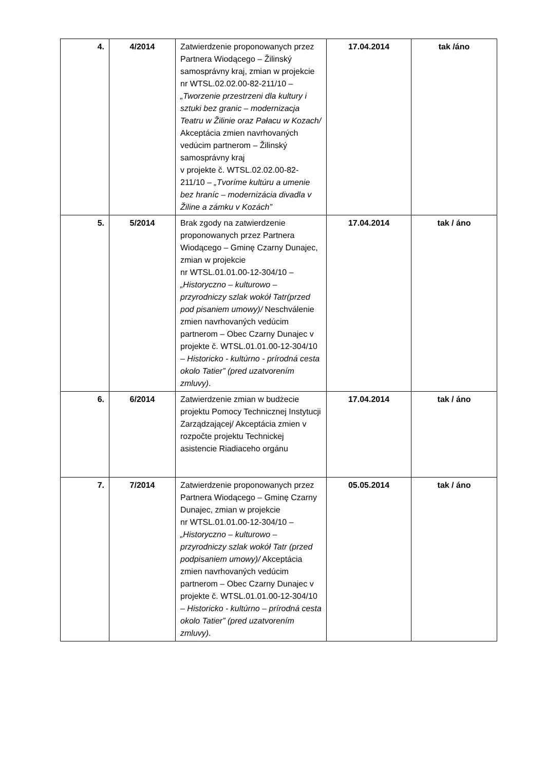| 4. | 4/2014 | Zatwierdzenie proponowanych przez Partnera Wiodącego – Žilinský samosprávny kraj, zmian w projekcie nr WTSL.02.02.00-82-211/10 – „Tworzenie przestrzeni dla kultury i sztuki bez granic – modernizacja Teatru w Žilinie oraz Pałacu w Kozach/ Akceptácia zmien navrhovaných vedúcim partnerom – Žilinský samosprávny kraj v projekte č. WTSL.02.02.00-82-211/10 – „Tvoríme kultúru a umenie bez hraníc – modernizácia divadla v Žiline a zámku v Kozách” | 17.04.2014 | tak /áno |
| 5. | 5/2014 | Brak zgody na zatwierdzenie proponowanych przez Partnera Wiodącego – Gminę Czarny Dunajec, zmian w projekcie nr WTSL.01.01.00-12-304/10 – „Historyczno – kulturowo – przyrodniczy szlak wokół Tatr(przed pod pisaniem umowy)/ Neschválenie zmien navrhovaných vedúcim partnerom – Obec Czarny Dunajec v projekte č. WTSL.01.01.00-12-304/10 – Historicko - kultúrno - prírodná cesta okolo Tatier” (pred uzatvorením zmluvy) . | 17.04.2014 | tak / áno |
| 6. | 6/2014 | Zatwierdzenie zmian w budżecie projektu Pomocy Technicznej Instytucji Zarządzającej/ Akceptácia zmien v rozpočte projektu Technickej asistencie Riadiaceho orgánu | 17.04.2014 | tak / áno |
| 7. | 7/2014 | Zatwierdzenie proponowanych przez Partnera Wiodącego – Gminę Czarny Dunajec, zmian w projekcie nr WTSL.01.01.00-12-304/10 – „Historyczno – kulturowo – przyrodniczy szlak wokół Tatr (przed podpisaniem umowy)/ Akceptácia zmien navrhovaných vedúcim partnerom – Obec Czarny Dunajec v projekte č. WTSL.01.01.00-12-304/10 – Historicko - kultúrno – prírodná cesta okolo Tatier” (pred uzatvorením zmluvy) . | 05.05.2014 | tak / áno |